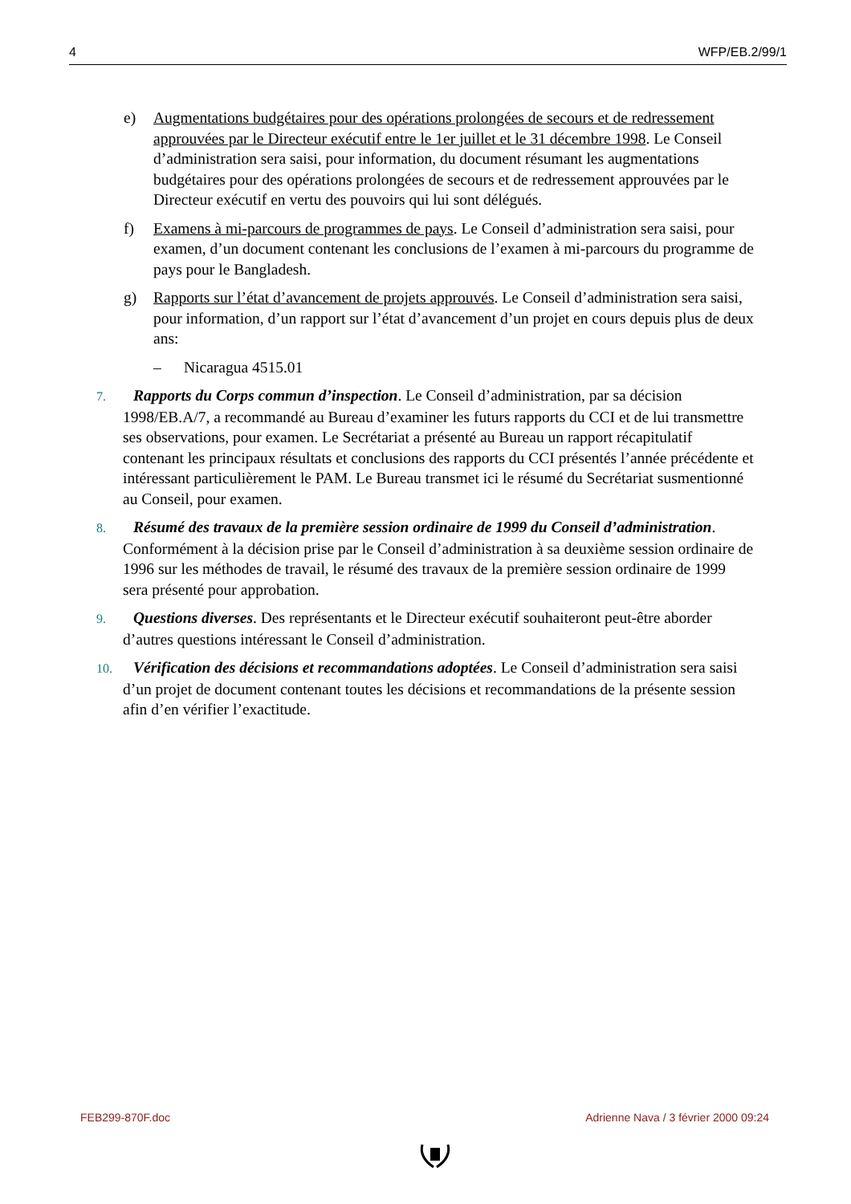4 WFP/EB.2/99/1
e) Augmentations budgétaires pour des opérations prolongées de secours et de redressement approuvées par le Directeur exécutif entre le 1er juillet et le 31 décembre 1998. Le Conseil d’administration sera saisi, pour information, du document résumant les augmentations budgétaires pour des opérations prolongées de secours et de redressement approuvées par le Directeur exécutif en vertu des pouvoirs qui lui sont délégués.
f) Examens à mi-parcours de programmes de pays. Le Conseil d’administration sera saisi, pour examen, d’un document contenant les conclusions de l’examen à mi-parcours du programme de pays pour le Bangladesh.
g) Rapports sur l’état d’avancement de projets approuvés. Le Conseil d’administration sera saisi, pour information, d’un rapport sur l’état d’avancement d’un projet en cours depuis plus de deux ans:
– Nicaragua 4515.01
7. Rapports du Corps commun d’inspection. Le Conseil d’administration, par sa décision 1998/EB.A/7, a recommandé au Bureau d’examiner les futurs rapports du CCI et de lui transmettre ses observations, pour examen. Le Secrétariat a présenté au Bureau un rapport récapitulatif contenant les principaux résultats et conclusions des rapports du CCI présentés l’année précédente et intéressant particulièrement le PAM. Le Bureau transmet ici le résumé du Secrétariat susmentionné au Conseil, pour examen.
8. Résumé des travaux de la première session ordinaire de 1999 du Conseil d’administration. Conformément à la décision prise par le Conseil d’administration à sa deuxième session ordinaire de 1996 sur les méthodes de travail, le résumé des travaux de la première session ordinaire de 1999 sera présenté pour approbation.
9. Questions diverses. Des représentants et le Directeur exécutif souhaiteront peut-être aborder d’autres questions intéressant le Conseil d’administration.
10. Vérification des décisions et recommandations adoptées. Le Conseil d’administration sera saisi d’un projet de document contenant toutes les décisions et recommandations de la présente session afin d’en vérifier l’exactitude.
FEB299-870F.doc Adrienne Nava / 3 février 2000 09:24